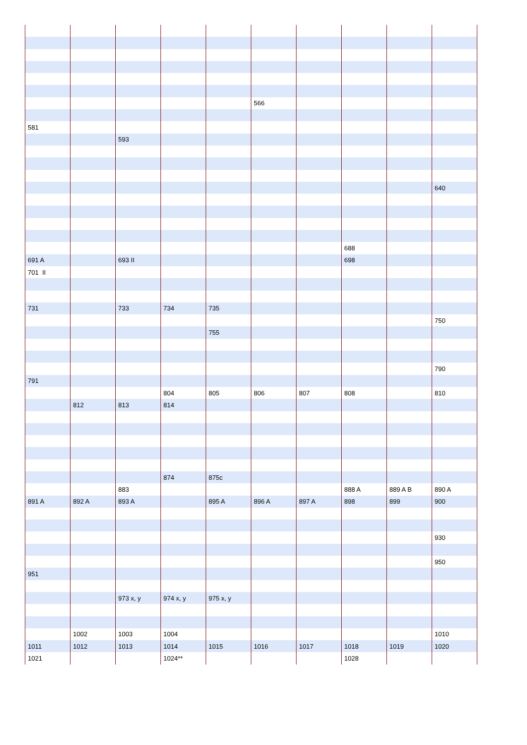| | | | | | 566 | | | | |
| 581 | | | | | | | | | |
| | | 593 | | | | | | | |
| | | | | | | | | | 640 |
| | | | | | | | 688 | | |
| 691 A | | 693 II | | | | | 698 | | |
| 701 II | | | | | | | | | |
| 731 | | 733 | 734 | 735 | | | | | |
| | | | | | | | | | 750 |
| | | | | 755 | | | | | |
| | | | | | | | | | 790 |
| 791 | | | | | | | | | |
| | | | 804 | 805 | 806 | 807 | 808 | | 810 |
| | 812 | 813 | 814 | | | | | | |
| | | | 874 | 875c | | | | | |
| | | 883 | | | | | 888 A | 889 A B | 890 A |
| 891 A | 892 A | 893 A | | 895 A | 896 A | 897 A | 898 | 899 | 900 |
| | | | | | | | | | 930 |
| | | | | | | | | | 950 |
| 951 | | | | | | | | | |
| | | 973 x, y | 974 x, y | 975 x, y | | | | | |
| | 1002 | 1003 | 1004 | | | | | | 1010 |
| 1011 | 1012 | 1013 | 1014 | 1015 | 1016 | 1017 | 1018 | 1019 | 1020 |
| 1021 | | | 1024** | | | | 1028 | | |